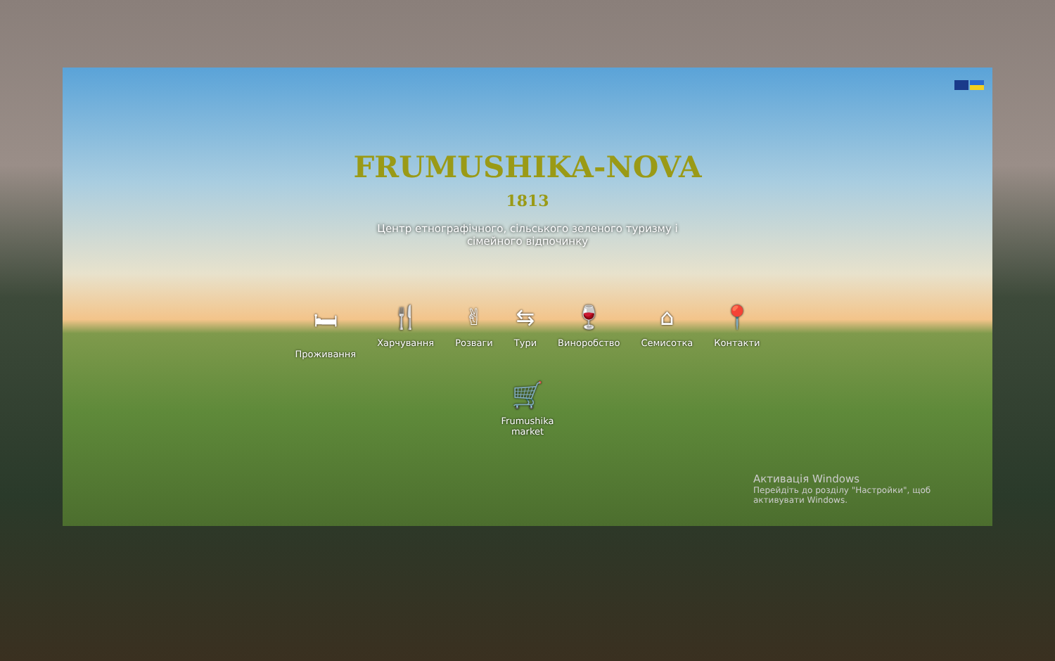FRUMUSHIKA-NOVA
1813
Центр етнографічного, сільського зеленого туризму і сімейного відпочинку
🛏
Проживання
🍴
Харчування
✌
Розваги
⇆
Тури
🍷
Виноробство
⌂
Семисотка
📍
Контакти
🛒
Frumushika
market
Активація Windows
Перейдіть до розділу "Настройки", щоб активувати Windows.